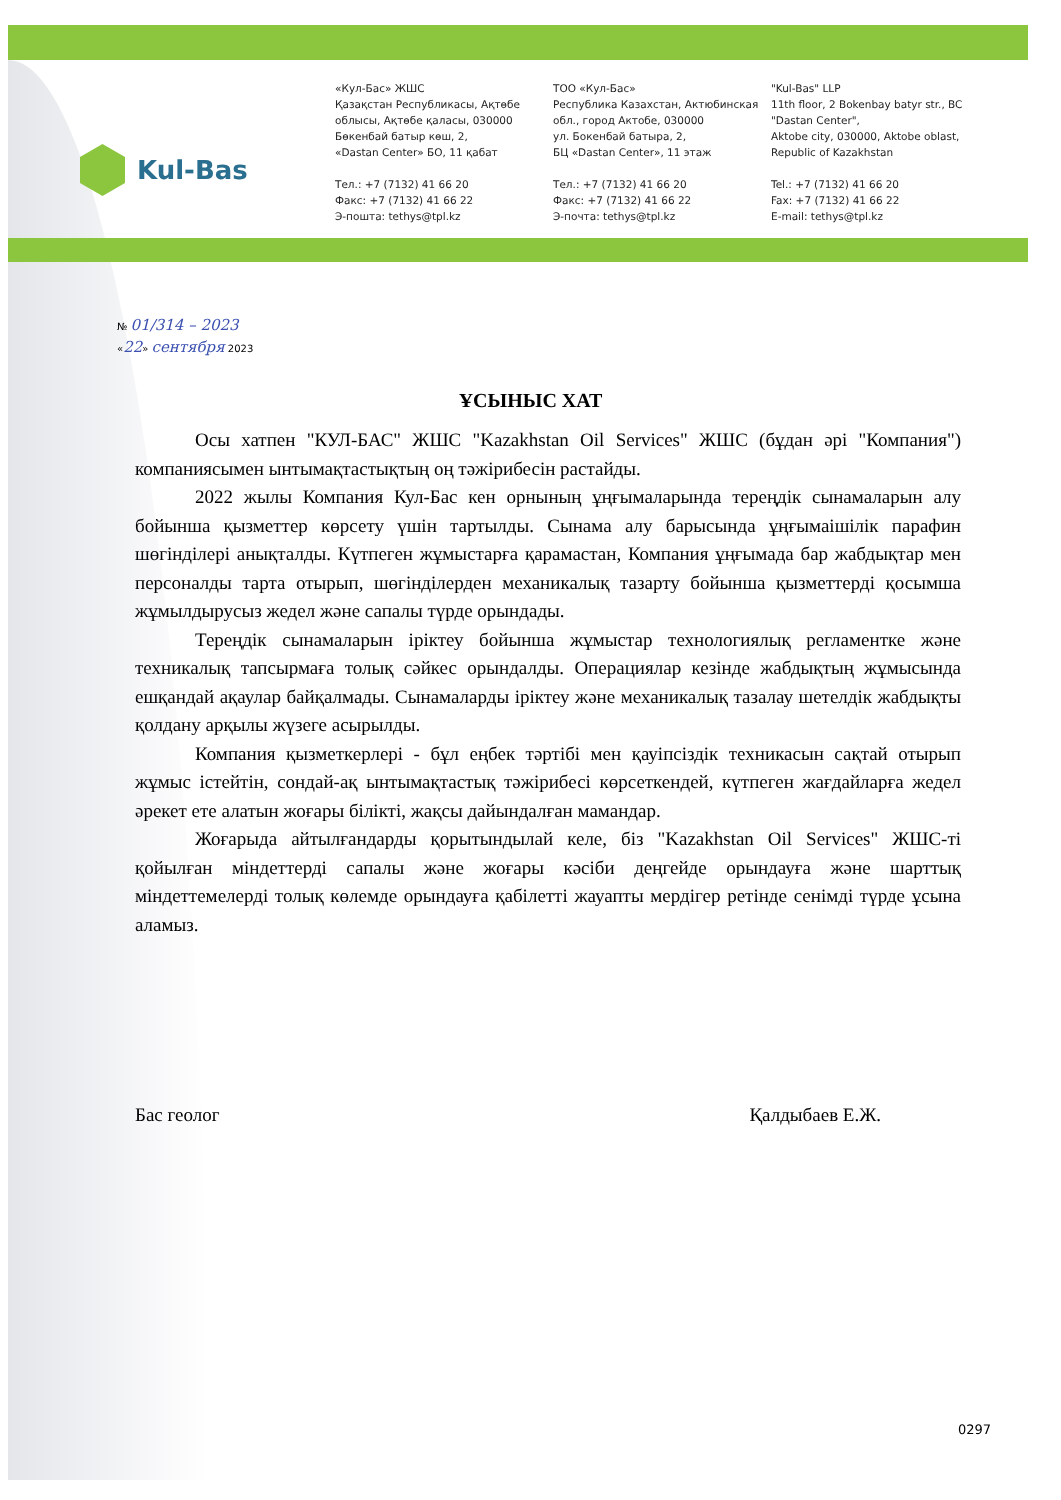Kul-Bas
«Кул-Бас» ЖШС
Қазақстан Республикасы, Ақтөбе облысы, Ақтөбе қаласы, 030000
Бөкенбай батыр көш, 2,
«Dastan Center» БО, 11 қабат
Тел.: +7 (7132) 41 66 20
Факс: +7 (7132) 41 66 22
Э-пошта: tethys@tpl.kz
ТОО «Кул-Бас»
Республика Казахстан, Актюбинская обл., город Актобе, 030000
ул. Бокенбай батыра, 2,
БЦ «Dastan Center», 11 этаж
Тел.: +7 (7132) 41 66 20
Факс: +7 (7132) 41 66 22
Э-почта: tethys@tpl.kz
"Kul-Bas" LLP
11th floor, 2 Bokenbay batyr str., BC "Dastan Center",
Aktobe city, 030000, Aktobe oblast, Republic of Kazakhstan
Tel.: +7 (7132) 41 66 20
Fax: +7 (7132) 41 66 22
E-mail: tethys@tpl.kz
№ 01/314 – 2023
«22» сентября 2023
ҰСЫНЫС ХАТ
Осы хатпен "КУЛ-БАС" ЖШС "Kazakhstan Oil Services" ЖШС (бұдан әрі "Компания") компаниясымен ынтымақтастықтың оң тәжірибесін растайды.
2022 жылы Компания Кул-Бас кен орнының ұңғымаларында тереңдік сынамаларын алу бойынша қызметтер көрсету үшін тартылды. Сынама алу барысында ұңғымаішілік парафин шөгінділері анықталды. Күтпеген жұмыстарға қарамастан, Компания ұңғымада бар жабдықтар мен персоналды тарта отырып, шөгінділерден механикалық тазарту бойынша қызметтерді қосымша жұмылдырусыз жедел және сапалы түрде орындады.
Тереңдік сынамаларын іріктеу бойынша жұмыстар технологиялық регламентке және техникалық тапсырмаға толық сәйкес орындалды. Операциялар кезінде жабдықтың жұмысында ешқандай ақаулар байқалмады. Сынамаларды іріктеу және механикалық тазалау шетелдік жабдықты қолдану арқылы жүзеге асырылды.
Компания қызметкерлері - бұл еңбек тәртібі мен қауіпсіздік техникасын сақтай отырып жұмыс істейтін, сондай-ақ ынтымақтастық тәжірибесі көрсеткендей, күтпеген жағдайларға жедел әрекет ете алатын жоғары білікті, жақсы дайындалған мамандар.
Жоғарыда айтылғандарды қорытындылай келе, біз "Kazakhstan Oil Services" ЖШС-ті қойылған міндеттерді сапалы және жоғары кәсіби деңгейде орындауға және шарттық міндеттемелерді толық көлемде орындауға қабілетті жауапты мердігер ретінде сенімді түрде ұсына аламыз.
Бас геолог Қалдыбаев Е.Ж.
0297